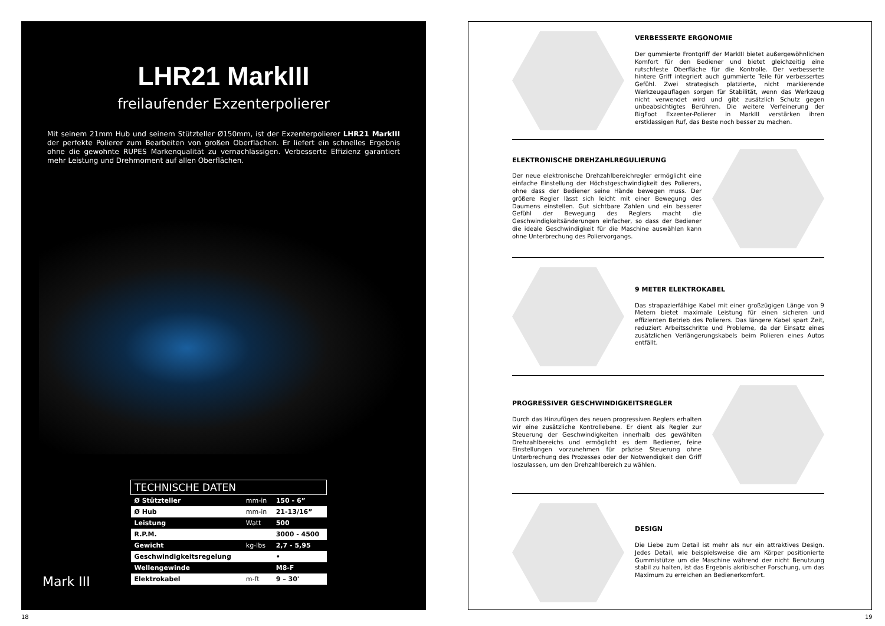LHR21 MarkIII
freilaufender Exzenterpolierer
Mit seinem 21mm Hub und seinem Stützteller Ø150mm, ist der Exzenterpolierer LHR21 MarkIII der perfekte Polierer zum Bearbeiten von großen Oberflächen. Er liefert ein schnelles Ergebnis ohne die gewohnte RUPES Markenqualität zu vernachlässigen. Verbesserte Effizienz garantiert mehr Leistung und Drehmoment auf allen Oberflächen.
| TECHNISCHE DATEN | | |
| --- | --- | --- |
| Ø Stützteller | mm-in | 150 - 6” |
| Ø Hub | mm-in | 21-13/16” |
| Leistung | Watt | 500 |
| R.P.M. | | 3000 - 4500 |
| Gewicht | kg-lbs | 2,7 - 5,95 |
| Geschwindigkeitsregelung | | • |
| Wellengewinde | | M8-F |
| Elektrokabel | m-ft | 9 – 30' |
Mark III
VERBESSERTE ERGONOMIE
Der gummierte Frontgriff der MarkIII bietet außergewöhnlichen Komfort für den Bediener und bietet gleichzeitig eine rutschfeste Oberfläche für die Kontrolle. Der verbesserte hintere Griff integriert auch gummierte Teile für verbessertes Gefühl. Zwei strategisch platzierte, nicht markierende Werkzeugauflagen sorgen für Stabilität, wenn das Werkzeug nicht verwendet wird und gibt zusätzlich Schutz gegen unbeabsichtigtes Berühren. Die weitere Verfeinerung der BigFoot Exzenter-Polierer in MarkIII verstärken ihren erstklassigen Ruf, das Beste noch besser zu machen.
ELEKTRONISCHE DREHZAHLREGULIERUNG
Der neue elektronische Drehzahlbereichregler ermöglicht eine einfache Einstellung der Höchstgeschwindigkeit des Polierers, ohne dass der Bediener seine Hände bewegen muss. Der größere Regler lässt sich leicht mit einer Bewegung des Daumens einstellen. Gut sichtbare Zahlen und ein besserer Gefühl der Bewegung des Reglers macht die Geschwindigkeitsänderungen einfacher, so dass der Bediener die ideale Geschwindigkeit für die Maschine auswählen kann ohne Unterbrechung des Poliervorgangs.
9 METER ELEKTROKABEL
Das strapazierfähige Kabel mit einer großzügigen Länge von 9 Metern bietet maximale Leistung für einen sicheren und effizienten Betrieb des Polierers. Das längere Kabel spart Zeit, reduziert Arbeitsschritte und Probleme, da der Einsatz eines zusätzlichen Verlängerungskabels beim Polieren eines Autos entfällt.
PROGRESSIVER GESCHWINDIGKEITSREGLER
Durch das Hinzufügen des neuen progressiven Reglers erhalten wir eine zusätzliche Kontrollebene. Er dient als Regler zur Steuerung der Geschwindigkeiten innerhalb des gewählten Drehzahlbereichs und ermöglicht es dem Bediener, feine Einstellungen vorzunehmen für präzise Steuerung ohne Unterbrechung des Prozesses oder der Notwendigkeit den Griff loszulassen, um den Drehzahlbereich zu wählen.
DESIGN
Die Liebe zum Detail ist mehr als nur ein attraktives Design. Jedes Detail, wie beispielsweise die am Körper positionierte Gummistütze um die Maschine während der nicht Benutzung stabil zu halten, ist das Ergebnis akribischer Forschung, um das Maximum zu erreichen an Bedienerkomfort.
18 19